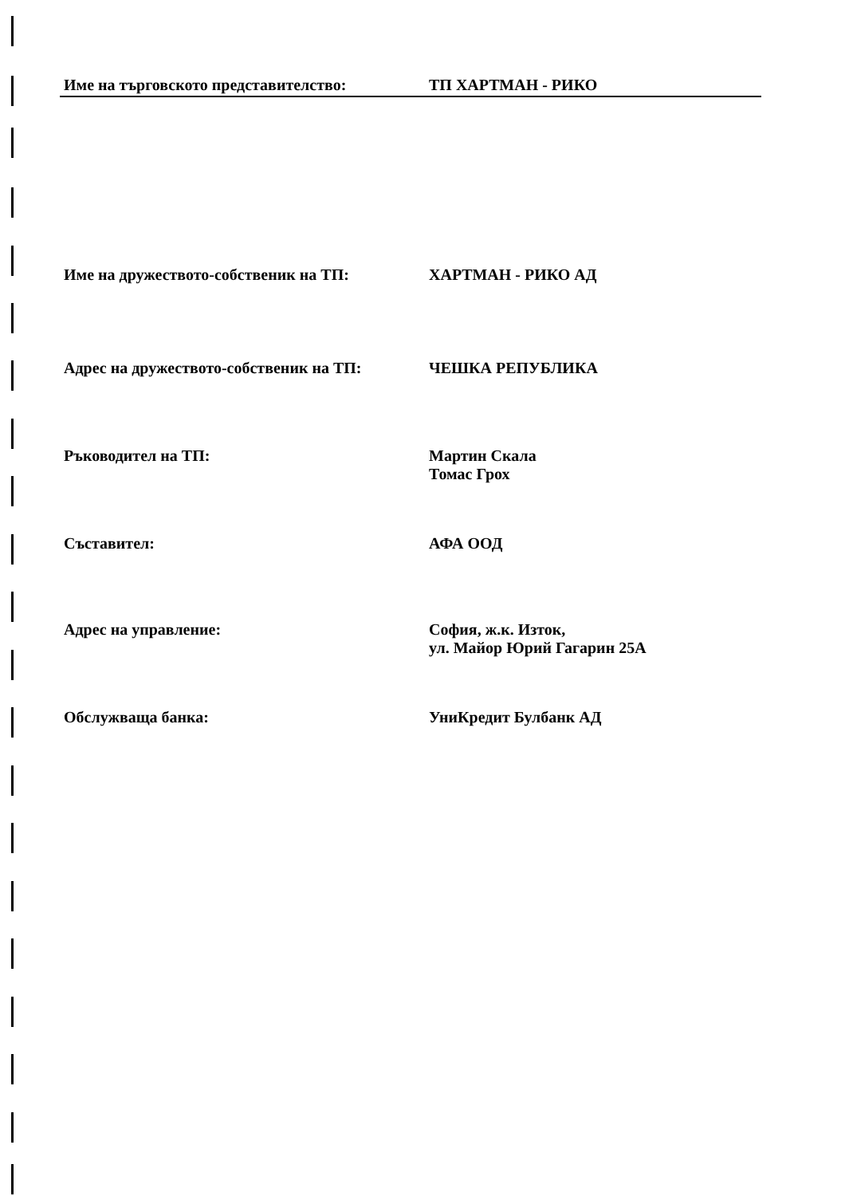Име на търговското представителство: ТП ХАРТМАН - РИКО
Име на дружеството-собственик на ТП: ХАРТМАН - РИКО АД
Адрес на дружеството-собственик на ТП: ЧЕШКА РЕПУБЛИКА
Ръководител на ТП: Мартин Скала
Томас Грох
Съставител: АФА ООД
Адрес на управление: София, ж.к. Изток,
ул. Майор Юрий Гагарин 25А
Обслужваща банка: УниКредит Булбанк АД